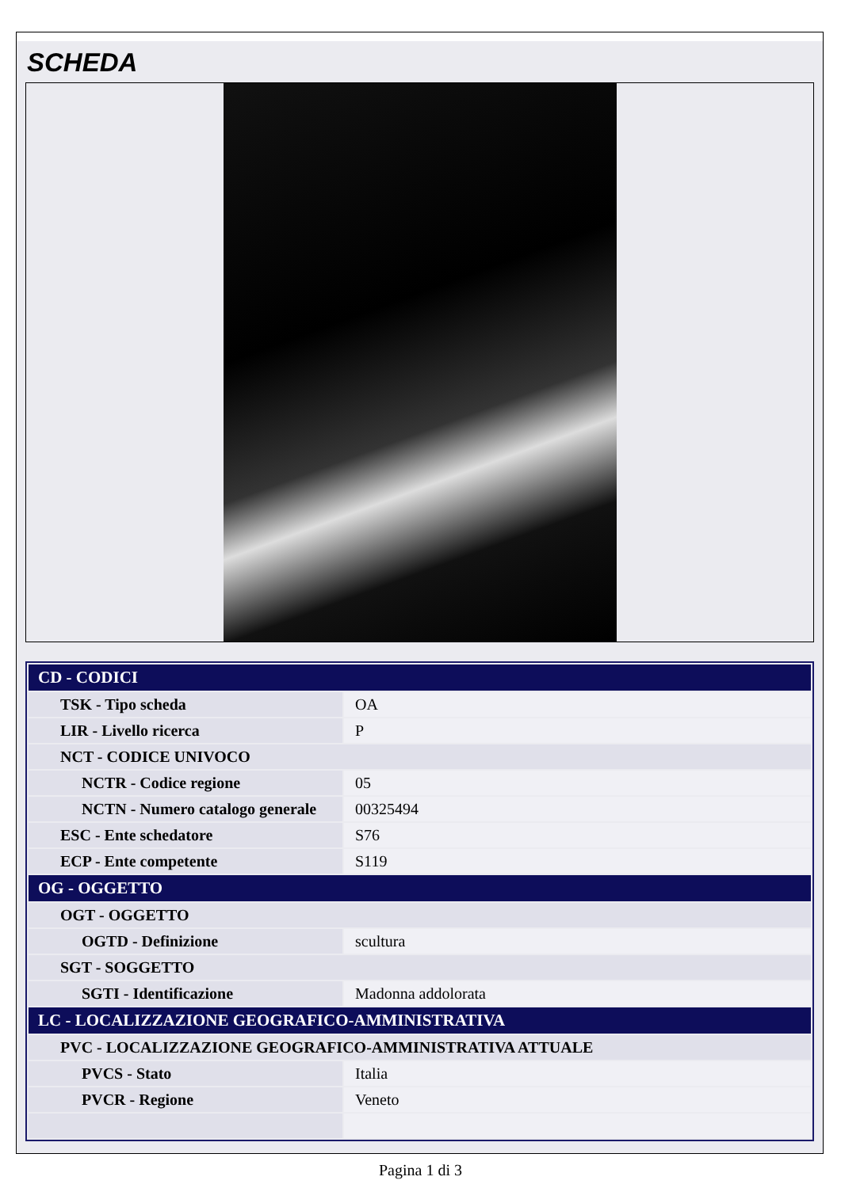SCHEDA
| CD - CODICI | |
| --- | --- |
| TSK - Tipo scheda | OA |
| LIR - Livello ricerca | P |
| NCT - CODICE UNIVOCO | |
| NCTR - Codice regione | 05 |
| NCTN - Numero catalogo generale | 00325494 |
| ESC - Ente schedatore | S76 |
| ECP - Ente competente | S119 |
| OG - OGGETTO | |
| OGT - OGGETTO | |
| OGTD - Definizione | scultura |
| SGT - SOGGETTO | |
| SGTI - Identificazione | Madonna addolorata |
| LC - LOCALIZZAZIONE GEOGRAFICO-AMMINISTRATIVA | |
| PVC - LOCALIZZAZIONE GEOGRAFICO-AMMINISTRATIVA ATTUALE | |
| PVCS - Stato | Italia |
| PVCR - Regione | Veneto |
Pagina 1 di 3